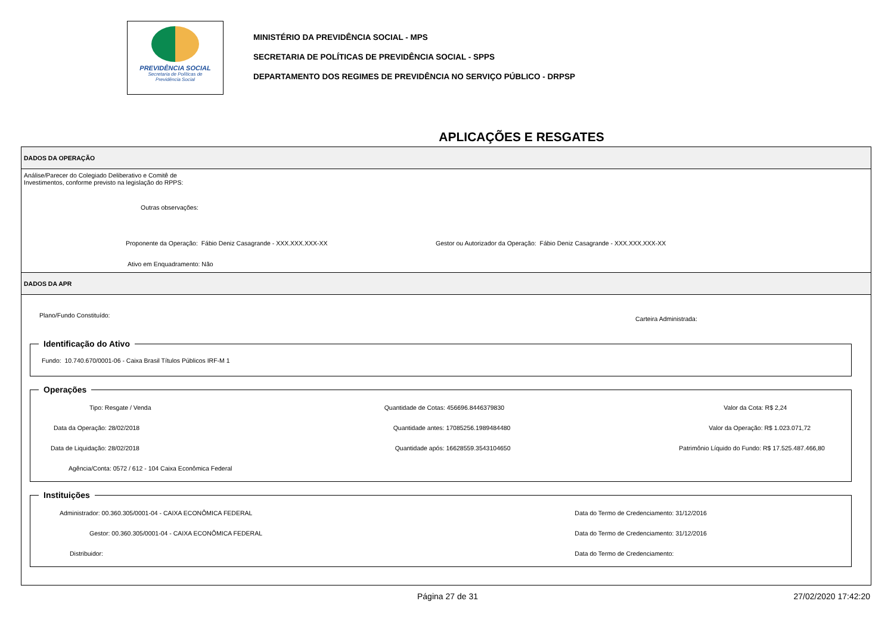PREVIDÊNCIA SOCIAL
Secretaria de Políticas de
Previdência Social
MINISTÉRIO DA PREVIDÊNCIA SOCIAL - MPS
SECRETARIA DE POLÍTICAS DE PREVIDÊNCIA SOCIAL - SPPS
DEPARTAMENTO DOS REGIMES DE PREVIDÊNCIA NO SERVIÇO PÚBLICO - DRPSP
APLICAÇÕES E RESGATES
DADOS DA OPERAÇÃO
Análise/Parecer do Colegiado Deliberativo e Comitê de
Investimentos, conforme previsto na legislação do RPPS:
Outras observações:
Proponente da Operação: Fábio Deniz Casagrande - XXX.XXX.XXX-XX Gestor ou Autorizador da Operação: Fábio Deniz Casagrande - XXX.XXX.XXX-XX
Ativo em Enquadramento: Não
DADOS DA APR
Plano/Fundo Constituído:
Carteira Administrada:
Identificação do Ativo
Fundo: 10.740.670/0001-06 - Caixa Brasil Títulos Públicos IRF-M 1
Operações
Tipo: Resgate / Venda
Quantidade de Cotas: 456696.8446379830
Valor da Cota: R$ 2,24
Data da Operação: 28/02/2018
Quantidade antes: 17085256.1989484480
Valor da Operação: R$ 1.023.071,72
Data de Liquidação: 28/02/2018
Quantidade após: 16628559.3543104650
Patrimônio Líquido do Fundo: R$ 17.525.487.466,80
Agência/Conta: 0572 / 612 - 104 Caixa Econômica Federal
Instituições
Administrador: 00.360.305/0001-04 - CAIXA ECONÔMICA FEDERAL
Data do Termo de Credenciamento: 31/12/2016
Gestor: 00.360.305/0001-04 - CAIXA ECONÔMICA FEDERAL
Data do Termo de Credenciamento: 31/12/2016
Distribuidor:
Data do Termo de Credenciamento:
Página 27 de 31 27/02/2020 17:42:20